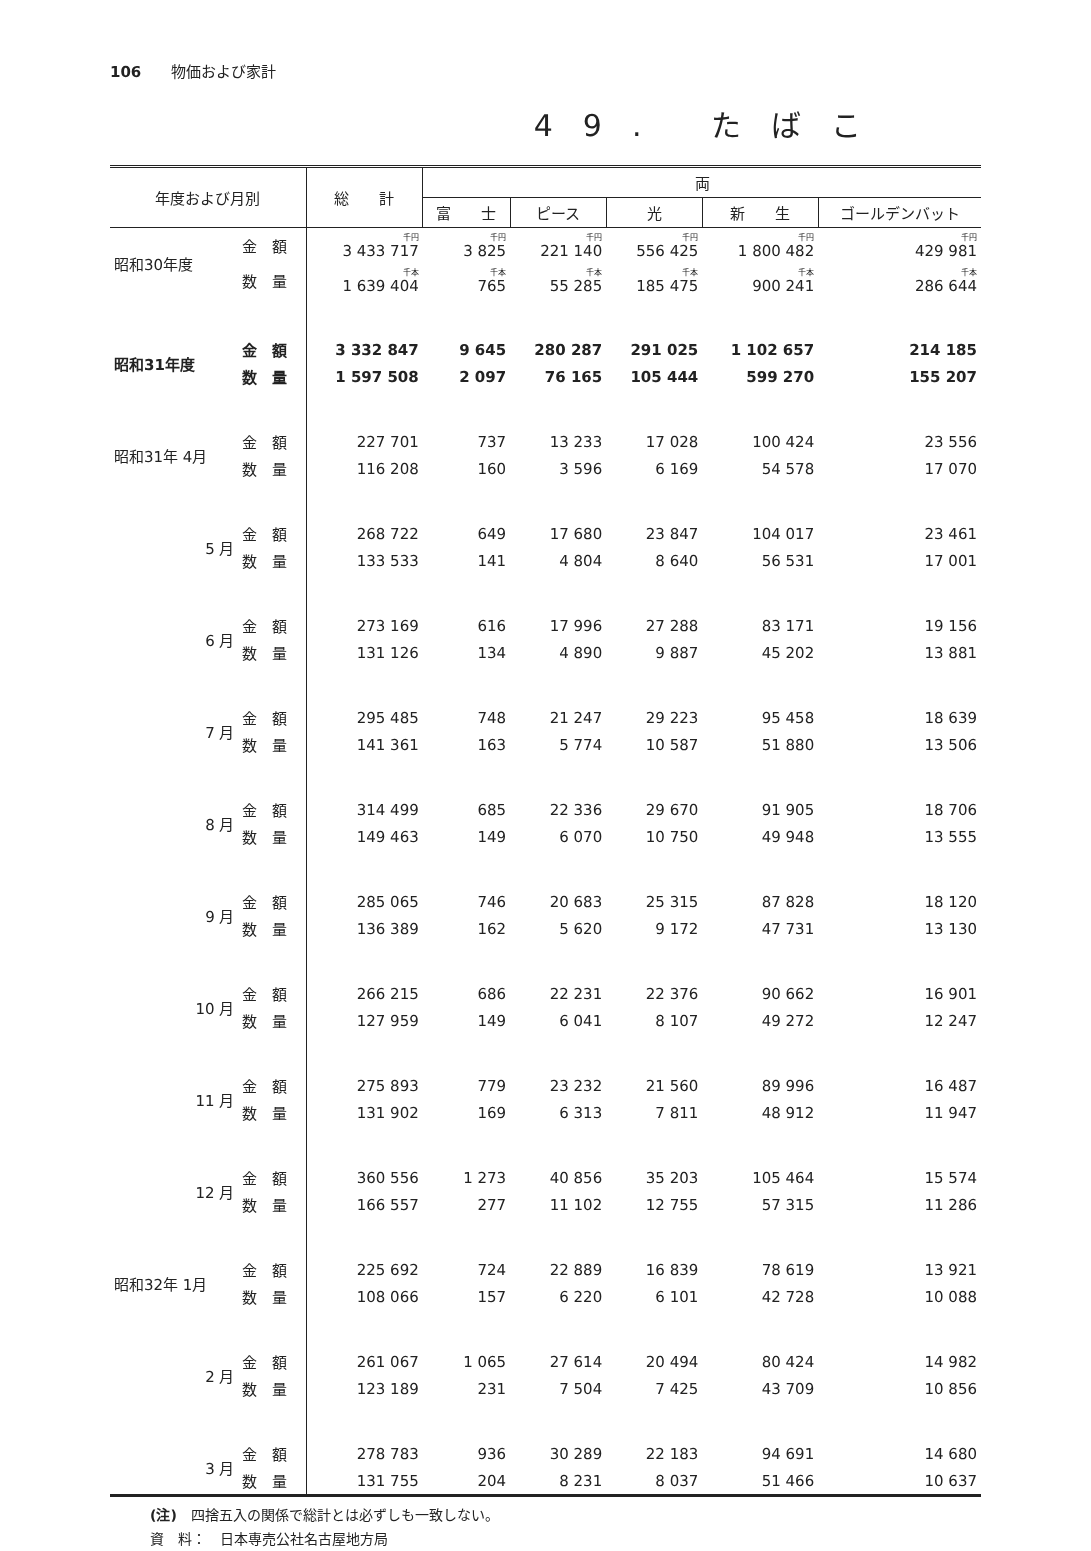106　　物価および家計
49. たばこ
| 年度および月別 | | 総 計 | 両 | | | | |
| --- | --- | --- | --- | --- | --- | --- | --- |
| | | | 富 士 | ピース | 光 | 新 生 | ゴールデンバット |
| 昭和30年度 | 金 額 | 千円 3 433 717 | 千円 3 825 | 千円 221 140 | 千円 556 425 | 千円 1 800 482 | 千円 429 981 |
| | 数 量 | 千本 1 639 404 | 千本 765 | 千本 55 285 | 千本 185 475 | 千本 900 241 | 千本 286 644 |
| 昭和31年度 | 金 額 | 3 332 847 | 9 645 | 280 287 | 291 025 | 1 102 657 | 214 185 |
| | 数 量 | 1 597 508 | 2 097 | 76 165 | 105 444 | 599 270 | 155 207 |
| 昭和31年 4月 | 金 額 | 227 701 | 737 | 13 233 | 17 028 | 100 424 | 23 556 |
| | 数 量 | 116 208 | 160 | 3 596 | 6 169 | 54 578 | 17 070 |
| 5 月 | 金 額 | 268 722 | 649 | 17 680 | 23 847 | 104 017 | 23 461 |
| | 数 量 | 133 533 | 141 | 4 804 | 8 640 | 56 531 | 17 001 |
| 6 月 | 金 額 | 273 169 | 616 | 17 996 | 27 288 | 83 171 | 19 156 |
| | 数 量 | 131 126 | 134 | 4 890 | 9 887 | 45 202 | 13 881 |
| 7 月 | 金 額 | 295 485 | 748 | 21 247 | 29 223 | 95 458 | 18 639 |
| | 数 量 | 141 361 | 163 | 5 774 | 10 587 | 51 880 | 13 506 |
| 8 月 | 金 額 | 314 499 | 685 | 22 336 | 29 670 | 91 905 | 18 706 |
| | 数 量 | 149 463 | 149 | 6 070 | 10 750 | 49 948 | 13 555 |
| 9 月 | 金 額 | 285 065 | 746 | 20 683 | 25 315 | 87 828 | 18 120 |
| | 数 量 | 136 389 | 162 | 5 620 | 9 172 | 47 731 | 13 130 |
| 10 月 | 金 額 | 266 215 | 686 | 22 231 | 22 376 | 90 662 | 16 901 |
| | 数 量 | 127 959 | 149 | 6 041 | 8 107 | 49 272 | 12 247 |
| 11 月 | 金 額 | 275 893 | 779 | 23 232 | 21 560 | 89 996 | 16 487 |
| | 数 量 | 131 902 | 169 | 6 313 | 7 811 | 48 912 | 11 947 |
| 12 月 | 金 額 | 360 556 | 1 273 | 40 856 | 35 203 | 105 464 | 15 574 |
| | 数 量 | 166 557 | 277 | 11 102 | 12 755 | 57 315 | 11 286 |
| 昭和32年 1月 | 金 額 | 225 692 | 724 | 22 889 | 16 839 | 78 619 | 13 921 |
| | 数 量 | 108 066 | 157 | 6 220 | 6 101 | 42 728 | 10 088 |
| 2 月 | 金 額 | 261 067 | 1 065 | 27 614 | 20 494 | 80 424 | 14 982 |
| | 数 量 | 123 189 | 231 | 7 504 | 7 425 | 43 709 | 10 856 |
| 3 月 | 金 額 | 278 783 | 936 | 30 289 | 22 183 | 94 691 | 14 680 |
| | 数 量 | 131 755 | 204 | 8 231 | 8 037 | 51 466 | 10 637 |
(注)　四捨五入の関係で総計とは必ずしも一致しない。
資　料：　日本専売公社名古屋地方局